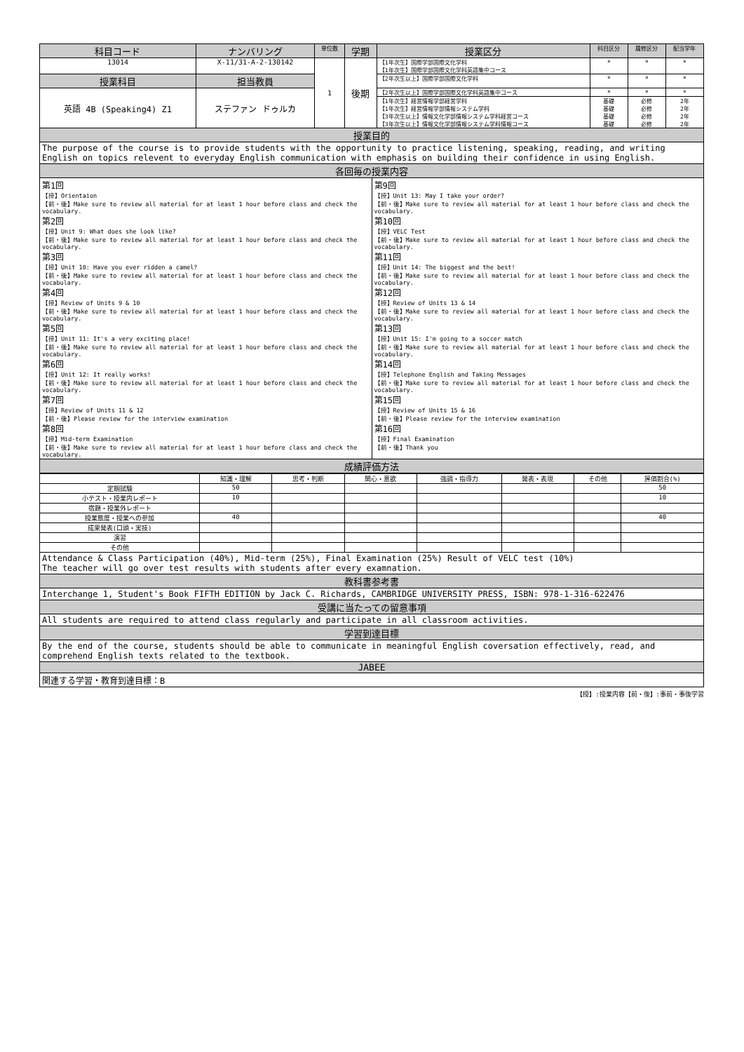| 科目コード | ナンバリング | 単位数 | 学期 | 授業区分 | 科目区分 | 履修区分 | 配当学年 |
| --- | --- | --- | --- | --- | --- | --- | --- |
| 13014 | X-11/31-A-2-130142 | 1 | 後期 | 【1年次生】国際学部国際文化学科 【1年次生】国際学部国際文化学科英語集中コース | × | × | × |
| 授業科目 | 担当教員 | | | 【2年次生以上】国際学部国際文化学科 | × | × | × |
| 英語 4B (Speaking4) Z1 | ステファン ドゥルカ | | | 【2年次生以上】国際学部国際文化学科英語集中コース | × | × | × |
| | | | | 【1年次生】経営情報学部経営学科 【1年次生】経営情報学部情報システム学科 【3年次生以上】情報文化学部情報システム学科経営コース 【3年次生以上】情報文化学部情報システム学科情報コース | 基礎 基礎 基礎 基礎 | 必修 必修 必修 必修 | 2年 2年 2年 2年 |
授業目的
The purpose of the course is to provide students with the opportunity to practice listening, speaking, reading, and writing English on topics relevent to everyday English communication with emphasis on building their confidence in using English.
各回毎の授業内容
第1回
【授】Orientaion
【前・後】Make sure to review all material for at least 1 hour before class and check the vocabulary.
第2回
【授】Unit 9: What does she look like?
【前・後】Make sure to review all material for at least 1 hour before class and check the vocabulary.
第3回
【授】Unit 10: Have you ever ridden a camel?
【前・後】Make sure to review all material for at least 1 hour before class and check the vocabulary.
第4回
【授】Review of Units 9 & 10
【前・後】Make sure to review all material for at least 1 hour before class and check the vocabulary.
第5回
【授】Unit 11: It's a very exciting place!
【前・後】Make sure to review all material for at least 1 hour before class and check the vocabulary.
第6回
【授】Unit 12: It really works!
【前・後】Make sure to review all material for at least 1 hour before class and check the vocabulary.
第7回
【授】Review of Units 11 & 12
【前・後】Please review for the interview examination
第8回
【授】Mid-term Examination
【前・後】Make sure to review all material for at least 1 hour before class and check the vocabulary.
第9回
【授】Unit 13: May I take your order?
【前・後】Make sure to review all material for at least 1 hour before class and check the vocabulary.
第10回
【授】VELC Test
【前・後】Make sure to review all material for at least 1 hour before class and check the vocabulary.
第11回
【授】Unit 14: The biggest and the best!
【前・後】Make sure to review all material for at least 1 hour before class and check the vocabulary.
第12回
【授】Review of Units 13 & 14
【前・後】Make sure to review all material for at least 1 hour before class and check the vocabulary.
第13回
【授】Unit 15: I'm going to a soccer match
【前・後】Make sure to review all material for at least 1 hour before class and check the vocabulary.
第14回
【授】Telephone English and Taking Messages
【前・後】Make sure to review all material for at least 1 hour before class and check the vocabulary.
第15回
【授】Review of Units 15 & 16
【前・後】Please review for the interview examination
第16回
【授】Final Examination
【前・後】Thank you
成績評価方法
| | 知識・理解 | 思考・判断 | 関心・意欲 | 強調・指導力 | 発表・表現 | その他 | 評価割合(%) |
| 定期試験 | 50 | | | | | | 50 |
| 小テスト・授業内レポート | 10 | | | | | | 10 |
| 宿題・授業外レポート | | | | | | | |
| 授業態度・授業への参加 | 40 | | | | | | 40 |
| 成果発表(口頭・実技) | | | | | | | |
| 演習 | | | | | | | |
| その他 | | | | | | | |
Attendance & Class Participation (40%), Mid-term (25%), Final Examination (25%) Result of VELC test (10%)
The teacher will go over test results with students after every examnation.
教科書参考書
Interchange 1, Student's Book FIFTH EDITION by Jack C. Richards, CAMBRIDGE UNIVERSITY PRESS, ISBN: 978-1-316-622476
受講に当たっての留意事項
All students are required to attend class regularly and participate in all classroom activities.
学習到達目標
By the end of the course, students should be able to communicate in meaningful English coversation effectively, read, and comprehend English texts related to the textbook.
JABEE
関連する学習・教育到達目標：B
【授】:授業内容【前・後】:事前・事後学習